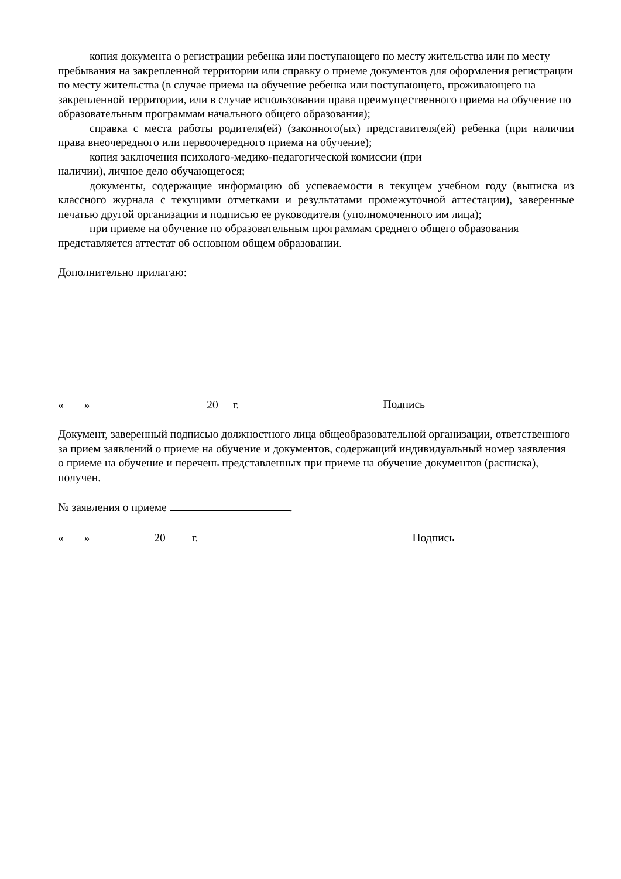копия документа о регистрации ребенка или поступающего по месту жительства или по месту пребывания на закрепленной территории или справку о приеме документов для оформления регистрации по месту жительства (в случае приема на обучение ребенка или поступающего, проживающего на закрепленной территории, или в случае использования права преимущественного приема на обучение по образовательным программам начального общего образования);
справка с места работы родителя(ей) (законного(ых) представителя(ей) ребенка (при наличии права внеочередного или первоочередного приема на обучение);
копия заключения психолого-медико-педагогической комиссии (при
наличии), личное дело обучающегося;
документы, содержащие информацию об успеваемости в текущем учебном году (выписка из классного журнала с текущими отметками и результатами промежуточной аттестации), заверенные печатью другой организации и подписью ее руководителя (уполномоченного им лица);
при приеме на обучение по образовательным программам среднего общего образования представляется аттестат об основном общем образовании.
Дополнительно прилагаю:
« » 20 г. Подпись
Документ, заверенный подписью должностного лица общеобразовательной организации, ответственного за прием заявлений о приеме на обучение и документов, содержащий индивидуальный номер заявления о приеме на обучение и перечень представленных при приеме на обучение документов (расписка), получен.
№ заявления о приеме .
« » 20 г. Подпись